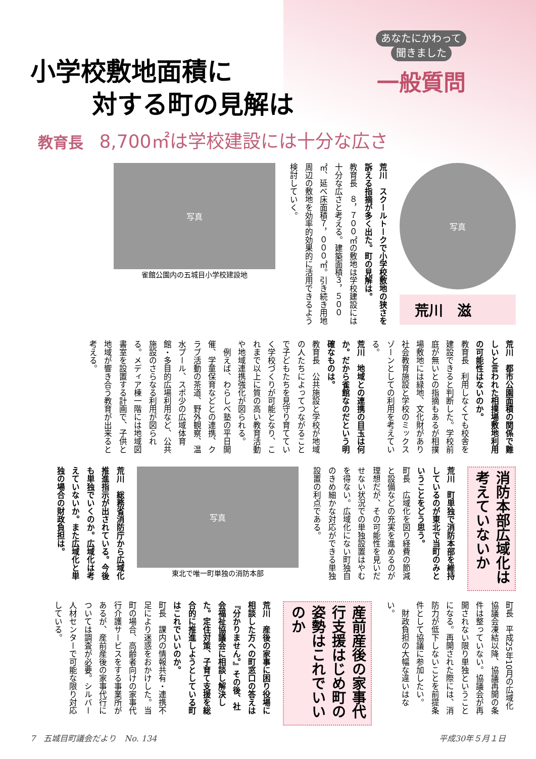小学校敷地面積に
対する町の見解は
あなたにかわって
聞きました
一般質問
教育長 8,700㎡は学校建設には十分な広さ
写真
荒川　滋
荒川　スクールトークで小学校敷地の狭さを訴える指摘が多く出た。町の見解は。
教育長　８，７００㎡の敷地は学校建設には十分な広さと考える。建築面積３，５００㎡、延べ床面積７，０００㎡。引き続き用地周辺の敷地を効率的効果的に活用できるよう検討していく。
写真
雀館公園内の五城目小学校建設地
荒川　都市公園面積の関係で難しいと言われた相撲場敷地利用の可能性はないのか。
教育長　利用しなくても校舎を建設できると判断した。学校前庭が無いとの指摘もあるが相撲場敷地には緑地、文化財があり社会教育施設と学校のミックスゾーンとしての利用を考えている。
荒川　地域との連携の目玉は何か。だから雀館なのだという明確なものは。
教育長　公共施設と学校が地域の人たちによってつながることで子どもたちを見守り育てていく学校づくりが可能となり、これまで以上に質の高い教育活動や地域連携強化が図られる。
　例えば、わらしべ塾の平日開催、学童保育などとの連携、クラブ活動の茶道、野外観察、温水プール、スポ少の広域体育館・多目的広場利用など、公共施設のさらなる利用が図られる。メディア棟一階には地域図書室を設置する計画で、子供と地域が響き合う教育が出来ると考える。
消防本部広域化は考えていないか
荒川　町単独で消防本部を維持しているのが東北で当町のみということをどう思う。
町長　広域化を図り経費の節減と設備などの充実を進めるのが理想だが、その可能性を見いだせない状況での単独設置はやむを得ない。広域化にない町独自のきめ細かな対応ができる単独設置の利点である。
写真
東北で唯一町単独の消防本部
荒川　総務省消防庁から広域化推進指示が出されている。今後も単独でいくのか。広域化は考えていないか。また広域化と単独の場合の財政負担は。
町長　平成25年10月の広域化協議会凍結以降、協議再開の条件は整っていない。協議会が再開されない限り単独ということになる。再開された際には、消防力が低下しないことを前提条件として協議に参加したい。
　財政負担の大幅な違いはない。
産前産後の家事代行支援はじめ町の姿勢はこれでいいのか
荒川　産後の家事に困り役場に相談した方への町窓口の答えは『分かりません。』その後、社会福祉協議会に相談し解決した。定住対策、子育て支援を総合的に推進しようとしている町はこれでいいのか。
町長　課内の情報共有・連携不足により迷惑をおかけした。当町の場合、高齢者向けの家事代行介護サービスをする事業所があるが、産前産後の家事代行については調査が必要。シルバー人材センターで可能な限り対応している。
7　五城目町議会だより　No. 134 平成30年５月１日